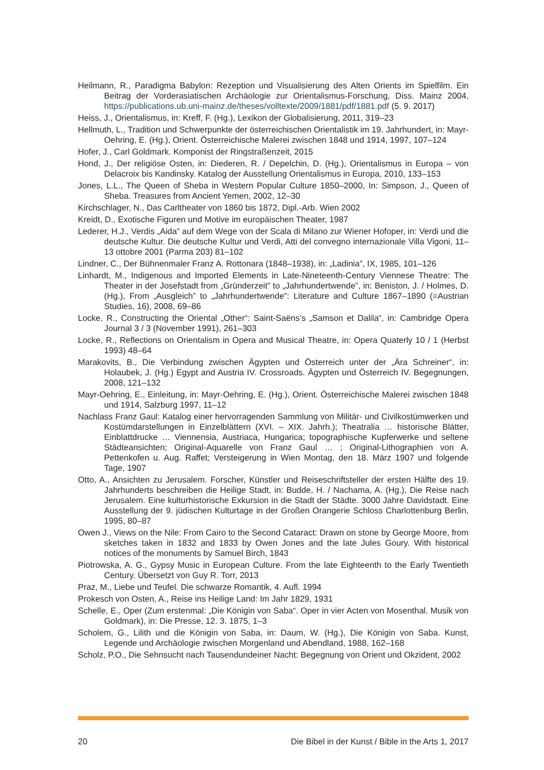Heilmann, R., Paradigma Babylon: Rezeption und Visualisierung des Alten Orients im Spielfilm. Ein Beitrag der Vorderasiatischen Archäologie zur Orientalismus-Forschung, Diss. Mainz 2004, https://publications.ub.uni-mainz.de/theses/volltexte/2009/1881/pdf/1881.pdf (5. 9. 2017)
Heiss, J., Orientalismus, in: Kreff, F. (Hg.), Lexikon der Globalisierung, 2011, 319–23
Hellmuth, L., Tradition und Schwerpunkte der österreichischen Orientalistik im 19. Jahrhundert, in: Mayr-Oehring, E. (Hg.), Orient. Österreichische Malerei zwischen 1848 und 1914, 1997, 107–124
Hofer, J., Carl Goldmark. Komponist der Ringstraßenzeit, 2015
Hond, J., Der religiöse Osten, in: Diederen, R. / Depelchin, D. (Hg.), Orientalismus in Europa – von Delacroix bis Kandinsky. Katalog der Ausstellung Orientalismus in Europa, 2010, 133–153
Jones, L.L., The Queen of Sheba in Western Popular Culture 1850–2000, In: Simpson, J., Queen of Sheba. Treasures from Ancient Yemen, 2002, 12–30
Kirchschlager, N., Das Carltheater von 1860 bis 1872, Dipl.-Arb. Wien 2002
Kreidt, D., Exotische Figuren und Motive im europäischen Theater, 1987
Lederer, H.J., Verdis „Aida“ auf dem Wege von der Scala di Milano zur Wiener Hofoper, in: Verdi und die deutsche Kultur. Die deutsche Kultur und Verdi, Atti del convegno internazionale Villa Vigoni, 11–13 ottobre 2001 (Parma 203) 81–102
Lindner, C., Der Bühnenmaler Franz A. Rottonara (1848–1938), in: „Ladinia”, IX, 1985, 101–126
Linhardt, M., Indigenous and Imported Elements in Late-Nineteenth-Century Viennese Theatre: The Theater in der Josefstadt from „Gründerzeit” to „Jahrhundertwende”, in: Beniston, J. / Holmes, D. (Hg.), From „Ausgleich” to „Jahrhundertwende”: Literature and Culture 1867–1890 (=Austrian Studies, 16), 2008, 69–86
Locke, R., Constructing the Oriental „Other“: Saint-Saëns’s „Samson et Dalila“, in: Cambridge Opera Journal 3 / 3 (November 1991), 261–303
Locke, R., Reflections on Orientalism in Opera and Musical Theatre, in: Opera Quaterly 10 / 1 (Herbst 1993) 48–64
Marakovits, B., Die Verbindung zwischen Ägypten und Österreich unter der „Ära Schreiner“, in: Holaubek, J. (Hg.) Egypt and Austria IV. Crossroads. Ägypten und Österreich IV. Begegnungen, 2008, 121–132
Mayr-Oehring, E., Einleitung, in: Mayr-Oehring, E. (Hg.), Orient. Österreichische Malerei zwischen 1848 und 1914, Salzburg 1997, 11–12
Nachlass Franz Gaul: Katalog einer hervorragenden Sammlung von Militär- und Civilkostümwerken und Kostümdarstellungen in Einzelblättern (XVI. – XIX. Jahrh.); Theatralia … historische Blätter, Einblattdrucke … Viennensia, Austriaca, Hungarica; topographische Kupferwerke und seltene Städteansichten; Original-Aquarelle von Franz Gaul … ; Original-Lithographien von A. Pettenkofen u. Aug. Raffet; Versteigerung in Wien Montag, den 18. März 1907 und folgende Tage, 1907
Otto, A., Ansichten zu Jerusalem. Forscher, Künstler und Reiseschriftsteller der ersten Hälfte des 19. Jahrhunderts beschreiben die Heilige Stadt, in: Budde, H. / Nachama, A. (Hg.), Die Reise nach Jerusalem. Eine kulturhistorische Exkursion in die Stadt der Städte. 3000 Jahre Davidstadt. Eine Ausstellung der 9. jüdischen Kulturtage in der Großen Orangerie Schloss Charlottenburg Berlin, 1995, 80–87
Owen J., Views on the Nile: From Cairo to the Second Cataract: Drawn on stone by George Moore, from sketches taken in 1832 and 1833 by Owen Jones and the late Jules Goury. With historical notices of the monuments by Samuel Birch, 1843
Piotrowska, A. G., Gypsy Music in European Culture. From the late Eighteenth to the Early Twentieth Century. Übersetzt von Guy R. Torr, 2013
Praz, M., Liebe und Teufel. Die schwarze Romantik, 4. Aufl. 1994
Prokesch von Osten, A., Reise ins Heilige Land: Im Jahr 1829, 1931
Schelle, E., Oper (Zum erstenmal: „Die Königin von Saba“. Oper in vier Acten von Mosenthal. Musik von Goldmark), in: Die Presse, 12. 3. 1875, 1–3
Scholem, G., Lilith und die Königin von Saba, in: Daum, W. (Hg.), Die Königin von Saba. Kunst, Legende und Archäologie zwischen Morgenland und Abendland, 1988, 162–168
Scholz, P.O., Die Sehnsucht nach Tausendundeiner Nacht: Begegnung von Orient und Okzident, 2002
20 Die Bibel in der Kunst / Bible in the Arts 1, 2017